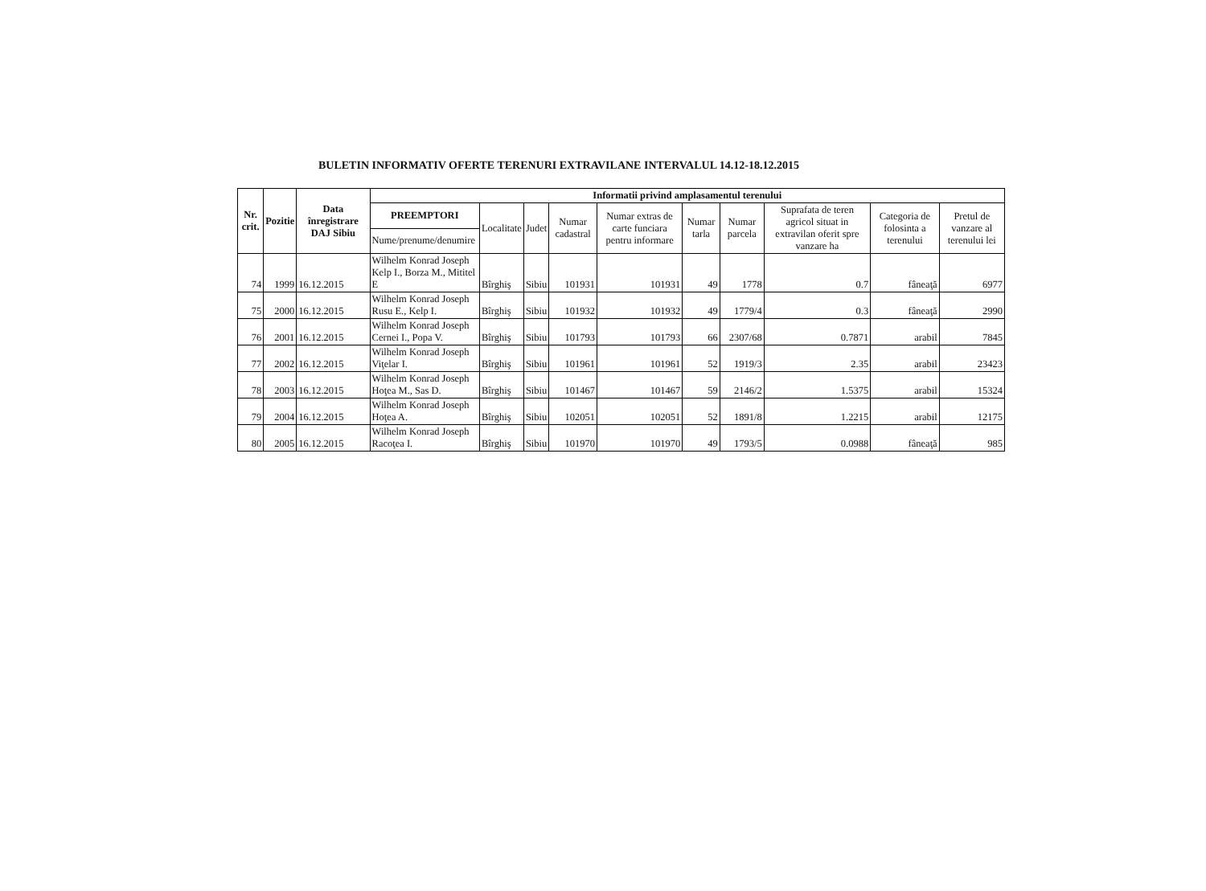BULETIN INFORMATIV OFERTE TERENURI EXTRAVILANE INTERVALUL 14.12-18.12.2015
| Nr. crit. | Pozitie | Data înregistrare DAJ Sibiu | Informatii privind amplasamentul terenului | | | | | | | | | |
| --- | --- | --- | --- | --- | --- | --- | --- | --- | --- | --- | --- | --- |
| | | | PREEMPTORI | Localitate | Judet | Numar cadastral | Numar extras de carte funciara pentru informare | Numar tarla | Numar parcela | Suprafata de teren agricol situat in extravilan oferit spre vanzare ha | Categoria de folosinta a terenului | Pretul de vanzare al terenului lei |
| | | | Nume/prenume/denumire | | | | | | | | | |
| 74 | 1999 | 16.12.2015 | Wilhelm Konrad Joseph Kelp I., Borza M., Mititel E | Bîrghiş | Sibiu | 101931 | 101931 | 49 | 1778 | 0.7 | fâneaţă | 6977 |
| 75 | 2000 | 16.12.2015 | Wilhelm Konrad Joseph Rusu E., Kelp I. | Bîrghiş | Sibiu | 101932 | 101932 | 49 | 1779/4 | 0.3 | fâneaţă | 2990 |
| 76 | 2001 | 16.12.2015 | Wilhelm Konrad Joseph Cernei I., Popa V. | Bîrghiş | Sibiu | 101793 | 101793 | 66 | 2307/68 | 0.7871 | arabil | 7845 |
| 77 | 2002 | 16.12.2015 | Wilhelm Konrad Joseph Viţelar I. | Bîrghiş | Sibiu | 101961 | 101961 | 52 | 1919/3 | 2.35 | arabil | 23423 |
| 78 | 2003 | 16.12.2015 | Wilhelm Konrad Joseph Hoţea M., Sas D. | Bîrghiş | Sibiu | 101467 | 101467 | 59 | 2146/2 | 1.5375 | arabil | 15324 |
| 79 | 2004 | 16.12.2015 | Wilhelm Konrad Joseph Hoţea A. | Bîrghiş | Sibiu | 102051 | 102051 | 52 | 1891/8 | 1.2215 | arabil | 12175 |
| 80 | 2005 | 16.12.2015 | Wilhelm Konrad Joseph Racoţea I. | Bîrghiş | Sibiu | 101970 | 101970 | 49 | 1793/5 | 0.0988 | fâneaţă | 985 |